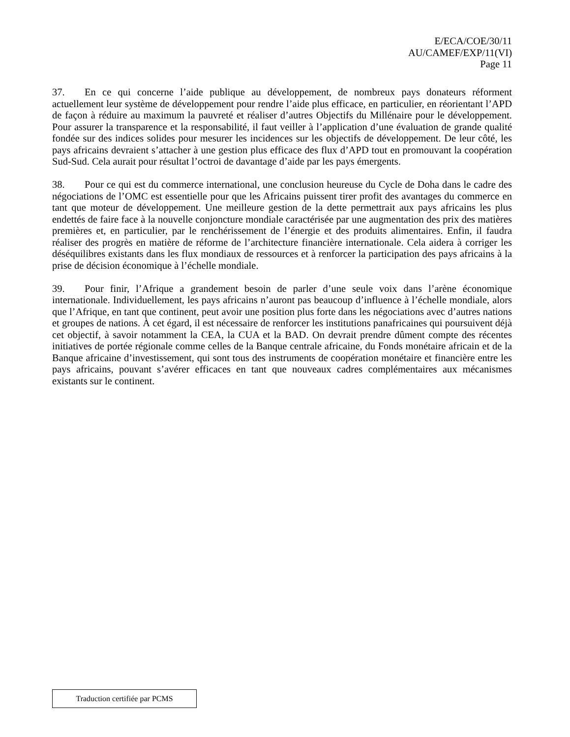E/ECA/COE/30/11
AU/CAMEF/EXP/11(VI)
Page 11
37. En ce qui concerne l’aide publique au développement, de nombreux pays donateurs réforment actuellement leur système de développement pour rendre l’aide plus efficace, en particulier, en réorientant l’APD de façon à réduire au maximum la pauvreté et réaliser d’autres Objectifs du Millénaire pour le développement. Pour assurer la transparence et la responsabilité, il faut veiller à l’application d’une évaluation de grande qualité fondée sur des indices solides pour mesurer les incidences sur les objectifs de développement. De leur côté, les pays africains devraient s’attacher à une gestion plus efficace des flux d’APD tout en promouvant la coopération Sud-Sud. Cela aurait pour résultat l’octroi de davantage d’aide par les pays émergents.
38. Pour ce qui est du commerce international, une conclusion heureuse du Cycle de Doha dans le cadre des négociations de l’OMC est essentielle pour que les Africains puissent tirer profit des avantages du commerce en tant que moteur de développement. Une meilleure gestion de la dette permettrait aux pays africains les plus endettés de faire face à la nouvelle conjoncture mondiale caractérisée par une augmentation des prix des matières premières et, en particulier, par le renchérissement de l’énergie et des produits alimentaires. Enfin, il faudra réaliser des progrès en matière de réforme de l’architecture financière internationale. Cela aidera à corriger les déséquilibres existants dans les flux mondiaux de ressources et à renforcer la participation des pays africains à la prise de décision économique à l’échelle mondiale.
39. Pour finir, l’Afrique a grandement besoin de parler d’une seule voix dans l’arène économique internationale. Individuellement, les pays africains n’auront pas beaucoup d’influence à l’échelle mondiale, alors que l’Afrique, en tant que continent, peut avoir une position plus forte dans les négociations avec d’autres nations et groupes de nations. À cet égard, il est nécessaire de renforcer les institutions panafricaines qui poursuivent déjà cet objectif, à savoir notamment la CEA, la CUA et la BAD. On devrait prendre dûment compte des récentes initiatives de portée régionale comme celles de la Banque centrale africaine, du Fonds monétaire africain et de la Banque africaine d’investissement, qui sont tous des instruments de coopération monétaire et financière entre les pays africains, pouvant s’avérer efficaces en tant que nouveaux cadres complémentaires aux mécanismes existants sur le continent.
Traduction certifiée par PCMS